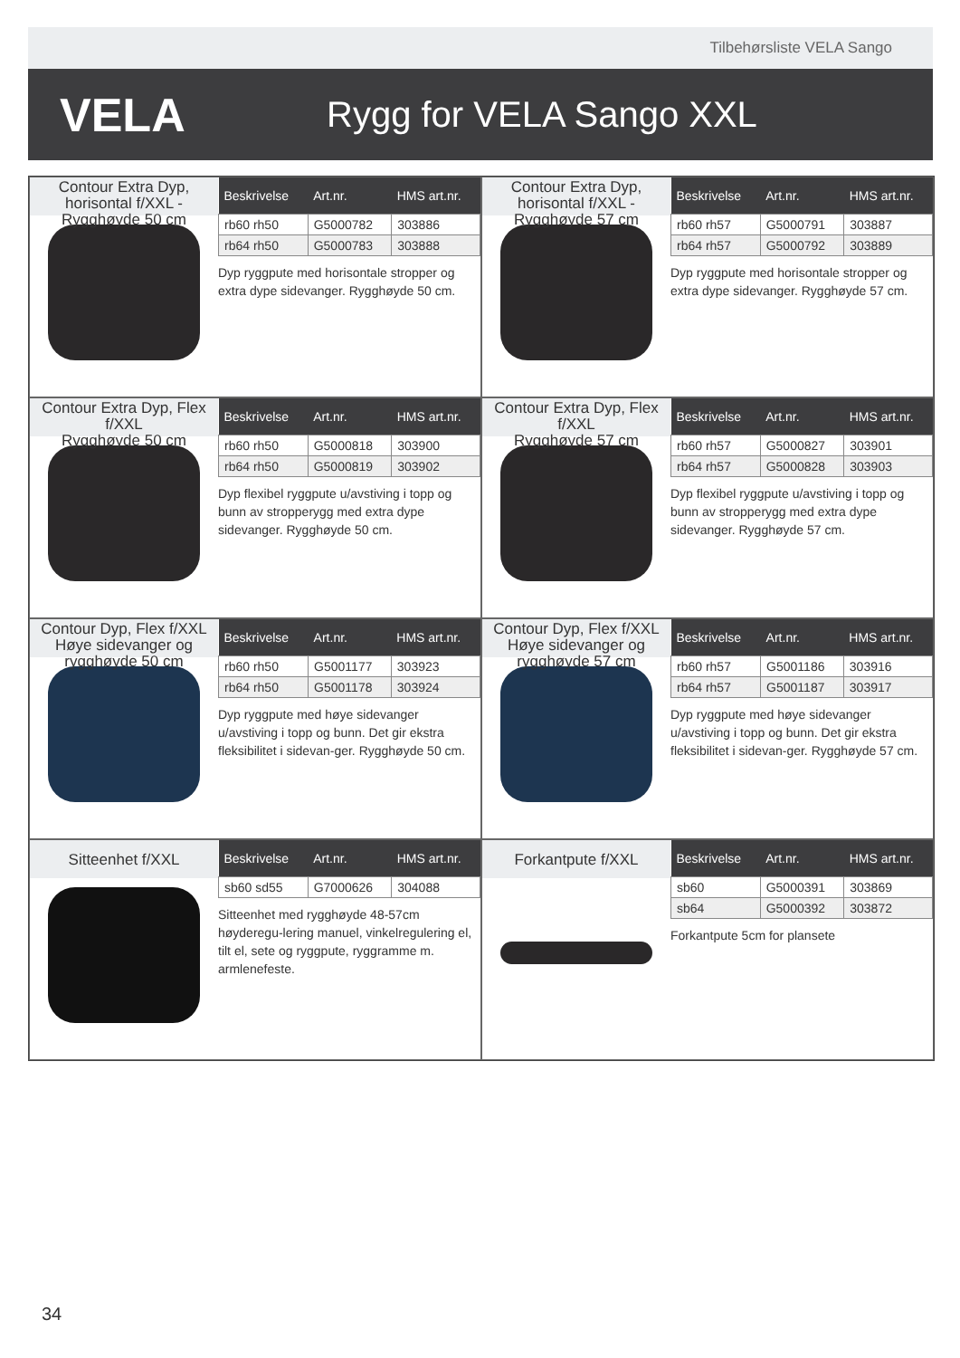Tilbehørsliste VELA Sango
VELA
Rygg for VELA Sango XXL
Contour Extra Dyp, horisontal f/XXL - Rygghøyde 50 cm
| Beskrivelse | Art.nr. | HMS art.nr. |
| --- | --- | --- |
| rb60 rh50 | G5000782 | 303886 |
| rb64 rh50 | G5000783 | 303888 |
Dyp ryggpute med horisontale stropper og extra dype sidevanger. Rygghøyde 50 cm.
Contour Extra Dyp, horisontal f/XXL - Rygghøyde 57 cm
| Beskrivelse | Art.nr. | HMS art.nr. |
| --- | --- | --- |
| rb60 rh57 | G5000791 | 303887 |
| rb64 rh57 | G5000792 | 303889 |
Dyp ryggpute med horisontale stropper og extra dype sidevanger. Rygghøyde 57 cm.
Contour Extra Dyp, Flex f/XXL
Rygghøyde 50 cm
| Beskrivelse | Art.nr. | HMS art.nr. |
| --- | --- | --- |
| rb60 rh50 | G5000818 | 303900 |
| rb64 rh50 | G5000819 | 303902 |
Dyp flexibel ryggpute u/avstiving i topp og bunn av stropperygg med extra dype sidevanger. Rygghøyde 50 cm.
Contour Extra Dyp, Flex f/XXL
Rygghøyde 57 cm
| Beskrivelse | Art.nr. | HMS art.nr. |
| --- | --- | --- |
| rb60 rh57 | G5000827 | 303901 |
| rb64 rh57 | G5000828 | 303903 |
Dyp flexibel ryggpute u/avstiving i topp og bunn av stropperygg med extra dype sidevanger. Rygghøyde 57 cm.
Contour Dyp, Flex f/XXL
Høye sidevanger og rygghøyde 50 cm
| Beskrivelse | Art.nr. | HMS art.nr. |
| --- | --- | --- |
| rb60 rh50 | G5001177 | 303923 |
| rb64 rh50 | G5001178 | 303924 |
Dyp ryggpute med høye sidevanger u/avstiving i topp og bunn. Det gir ekstra fleksibilitet i sidevan-ger. Rygghøyde 50 cm.
Contour Dyp, Flex f/XXL
Høye sidevanger og rygghøyde 57 cm
| Beskrivelse | Art.nr. | HMS art.nr. |
| --- | --- | --- |
| rb60 rh57 | G5001186 | 303916 |
| rb64 rh57 | G5001187 | 303917 |
Dyp ryggpute med høye sidevanger u/avstiving i topp og bunn. Det gir ekstra fleksibilitet i sidevan-ger. Rygghøyde 57 cm.
Sitteenhet f/XXL
| Beskrivelse | Art.nr. | HMS art.nr. |
| --- | --- | --- |
| sb60 sd55 | G7000626 | 304088 |
Sitteenhet med rygghøyde 48-57cm høyderegu-lering manuel, vinkelregulering el, tilt el, sete og ryggpute, ryggramme m. armlenefeste.
Forkantpute f/XXL
| Beskrivelse | Art.nr. | HMS art.nr. |
| --- | --- | --- |
| sb60 | G5000391 | 303869 |
| sb64 | G5000392 | 303872 |
Forkantpute 5cm for plansete
34